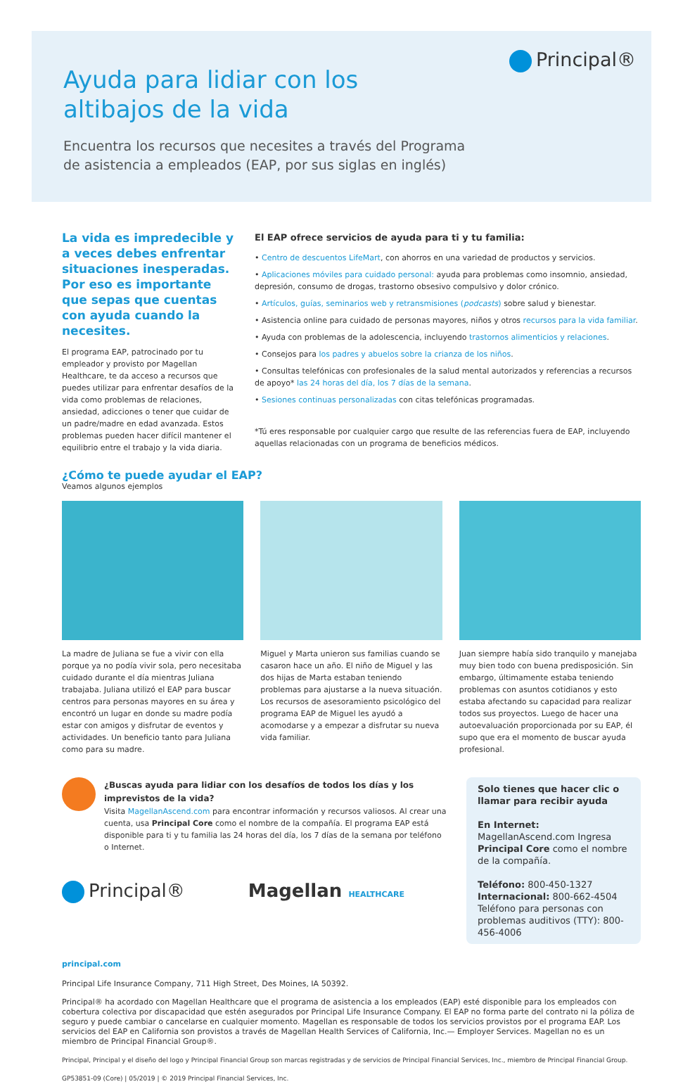Principal®
Ayuda para lidiar con los
altibajos de la vida
Encuentra los recursos que necesites a través del Programa
de asistencia a empleados (EAP, por sus siglas en inglés)
La vida es impredecible y a veces debes enfrentar situaciones inesperadas. Por eso es importante que sepas que cuentas con ayuda cuando la necesites.
El programa EAP, patrocinado por tu empleador y provisto por Magellan Healthcare, te da acceso a recursos que puedes utilizar para enfrentar desafíos de la vida como problemas de relaciones, ansiedad, adicciones o tener que cuidar de un padre/madre en edad avanzada. Estos problemas pueden hacer difícil mantener el equilibrio entre el trabajo y la vida diaria.
El EAP ofrece servicios de ayuda para ti y tu familia:
• Centro de descuentos LifeMart, con ahorros en una variedad de productos y servicios.
• Aplicaciones móviles para cuidado personal: ayuda para problemas como insomnio, ansiedad, depresión, consumo de drogas, trastorno obsesivo compulsivo y dolor crónico.
• Artículos, guías, seminarios web y retransmisiones (podcasts) sobre salud y bienestar.
• Asistencia online para cuidado de personas mayores, niños y otros recursos para la vida familiar.
• Ayuda con problemas de la adolescencia, incluyendo trastornos alimenticios y relaciones.
• Consejos para los padres y abuelos sobre la crianza de los niños.
• Consultas telefónicas con profesionales de la salud mental autorizados y referencias a recursos de apoyo* las 24 horas del día, los 7 días de la semana.
• Sesiones continuas personalizadas con citas telefónicas programadas.
*Tú eres responsable por cualquier cargo que resulte de las referencias fuera de EAP, incluyendo aquellas relacionadas con un programa de beneficios médicos.
¿Cómo te puede ayudar el EAP?
Veamos algunos ejemplos
La madre de Juliana se fue a vivir con ella porque ya no podía vivir sola, pero necesitaba cuidado durante el día mientras Juliana trabajaba. Juliana utilizó el EAP para buscar centros para personas mayores en su área y encontró un lugar en donde su madre podía estar con amigos y disfrutar de eventos y actividades. Un beneficio tanto para Juliana como para su madre.
Miguel y Marta unieron sus familias cuando se casaron hace un año. El niño de Miguel y las dos hijas de Marta estaban teniendo problemas para ajustarse a la nueva situación. Los recursos de asesoramiento psicológico del programa EAP de Miguel les ayudó a acomodarse y a empezar a disfrutar su nueva vida familiar.
Juan siempre había sido tranquilo y manejaba muy bien todo con buena predisposición. Sin embargo, últimamente estaba teniendo problemas con asuntos cotidianos y esto estaba afectando su capacidad para realizar todos sus proyectos. Luego de hacer una autoevaluación proporcionada por su EAP, él supo que era el momento de buscar ayuda profesional.
¿Buscas ayuda para lidiar con los desafíos de todos los días y los imprevistos de la vida?
Visita MagellanAscend.com para encontrar información y recursos valiosos. Al crear una cuenta, usa Principal Core como el nombre de la compañía. El programa EAP está disponible para ti y tu familia las 24 horas del día, los 7 días de la semana por teléfono o Internet.
Principal® Magellan HEALTHCARE
Solo tienes que hacer clic o llamar para recibir ayuda
En Internet: MagellanAscend.com Ingresa Principal Core como el nombre de la compañía.
Teléfono: 800-450-1327
Internacional: 800-662-4504
Teléfono para personas con problemas auditivos (TTY): 800-456-4006
principal.com
Principal Life Insurance Company, 711 High Street, Des Moines, IA 50392.
Principal® ha acordado con Magellan Healthcare que el programa de asistencia a los empleados (EAP) esté disponible para los empleados con cobertura colectiva por discapacidad que estén asegurados por Principal Life Insurance Company. El EAP no forma parte del contrato ni la póliza de seguro y puede cambiar o cancelarse en cualquier momento. Magellan es responsable de todos los servicios provistos por el programa EAP. Los servicios del EAP en California son provistos a través de Magellan Health Services of California, Inc.— Employer Services. Magellan no es un miembro de Principal Financial Group®.
Principal, Principal y el diseño del logo y Principal Financial Group son marcas registradas y de servicios de Principal Financial Services, Inc., miembro de Principal Financial Group.
GP53851-09 (Core) | 05/2019 | © 2019 Principal Financial Services, Inc.